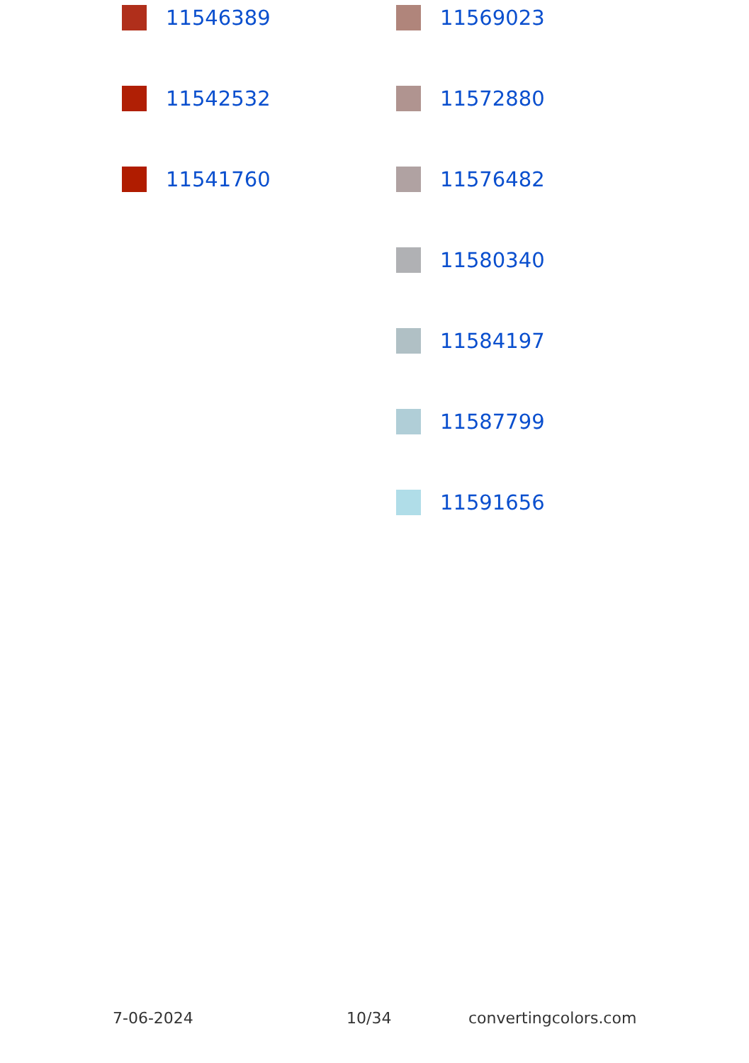11546389
11542532
11541760
11569023
11572880
11576482
11580340
11584197
11587799
11591656
7-06-2024 10/34 convertingcolors.com